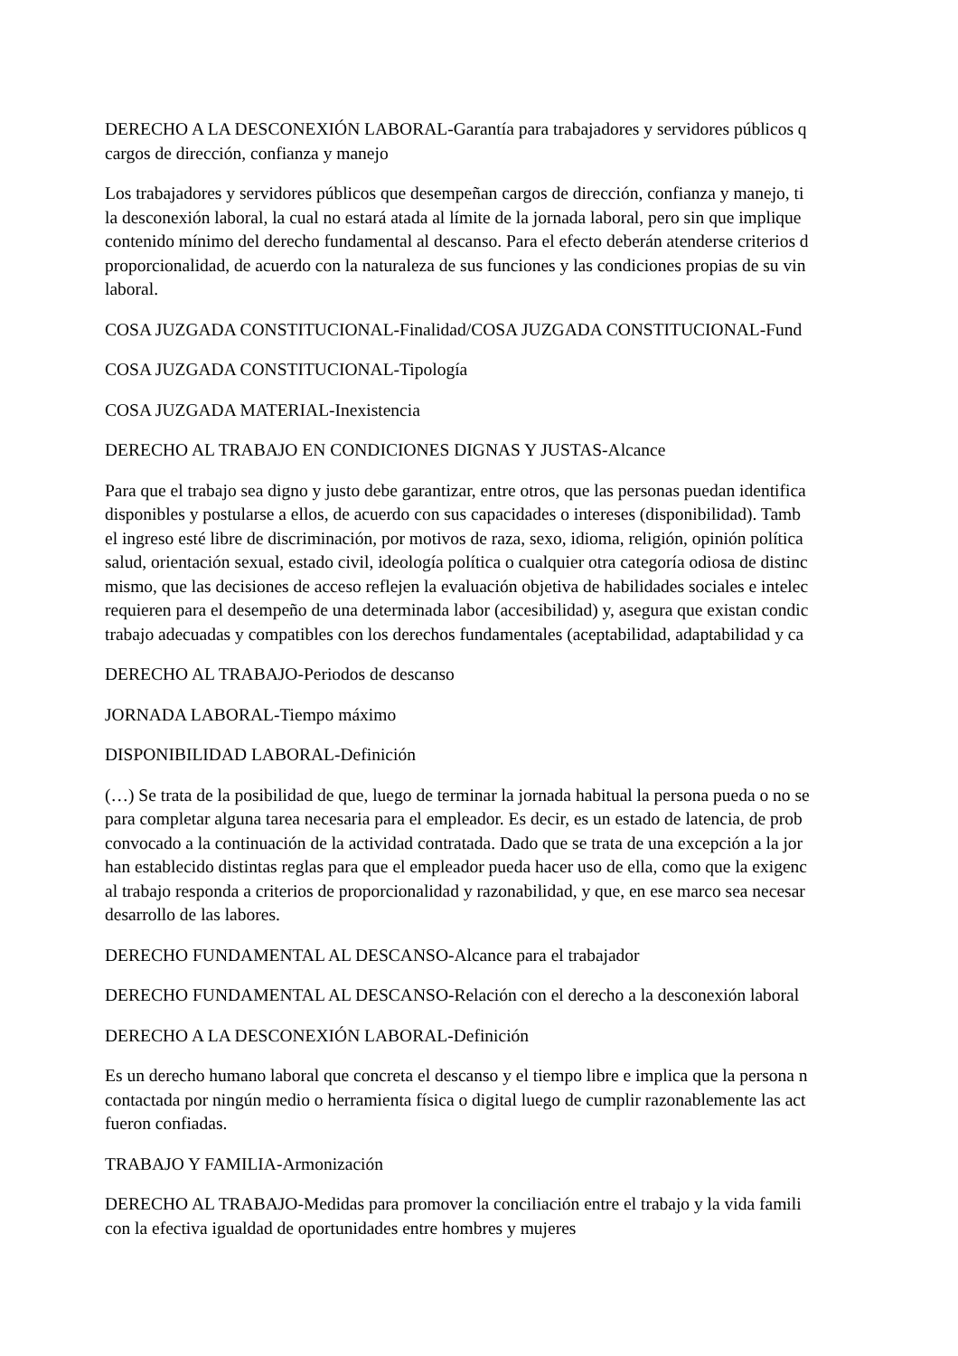DERECHO A LA DESCONEXIÓN LABORAL-Garantía para trabajadores y servidores públicos q
cargos de dirección, confianza y manejo
Los trabajadores y servidores públicos que desempeñan cargos de dirección, confianza y manejo, ti
la desconexión laboral, la cual no estará atada al límite de la jornada laboral, pero sin que implique
contenido mínimo del derecho fundamental al descanso. Para el efecto deberán atenderse criterios d
proporcionalidad, de acuerdo con la naturaleza de sus funciones y las condiciones propias de su vin
laboral.
COSA JUZGADA CONSTITUCIONAL-Finalidad/COSA JUZGADA CONSTITUCIONAL-Fund
COSA JUZGADA CONSTITUCIONAL-Tipología
COSA JUZGADA MATERIAL-Inexistencia
DERECHO AL TRABAJO EN CONDICIONES DIGNAS Y JUSTAS-Alcance
Para que el trabajo sea digno y justo debe garantizar, entre otros, que las personas puedan identifica
disponibles y postularse a ellos, de acuerdo con sus capacidades o intereses (disponibilidad). Tamb
el ingreso esté libre de discriminación, por motivos de raza, sexo, idioma, religión, opinión política
salud, orientación sexual, estado civil, ideología política o cualquier otra categoría odiosa de distinc
mismo, que las decisiones de acceso reflejen la evaluación objetiva de habilidades sociales e intelec
requieren para el desempeño de una determinada labor (accesibilidad) y, asegura que existan condic
trabajo adecuadas y compatibles con los derechos fundamentales (aceptabilidad, adaptabilidad y ca
DERECHO AL TRABAJO-Periodos de descanso
JORNADA LABORAL-Tiempo máximo
DISPONIBILIDAD LABORAL-Definición
(…) Se trata de la posibilidad de que, luego de terminar la jornada habitual la persona pueda o no se
para completar alguna tarea necesaria para el empleador. Es decir, es un estado de latencia, de prob
convocado a la continuación de la actividad contratada. Dado que se trata de una excepción a la jor
han establecido distintas reglas para que el empleador pueda hacer uso de ella, como que la exigenc
al trabajo responda a criterios de proporcionalidad y razonabilidad, y que, en ese marco sea necesar
desarrollo de las labores.
DERECHO FUNDAMENTAL AL DESCANSO-Alcance para el trabajador
DERECHO FUNDAMENTAL AL DESCANSO-Relación con el derecho a la desconexión laboral
DERECHO A LA DESCONEXIÓN LABORAL-Definición
Es un derecho humano laboral que concreta el descanso y el tiempo libre e implica que la persona n
contactada por ningún medio o herramienta física o digital luego de cumplir razonablemente las act
fueron confiadas.
TRABAJO Y FAMILIA-Armonización
DERECHO AL TRABAJO-Medidas para promover la conciliación entre el trabajo y la vida famili
con la efectiva igualdad de oportunidades entre hombres y mujeres